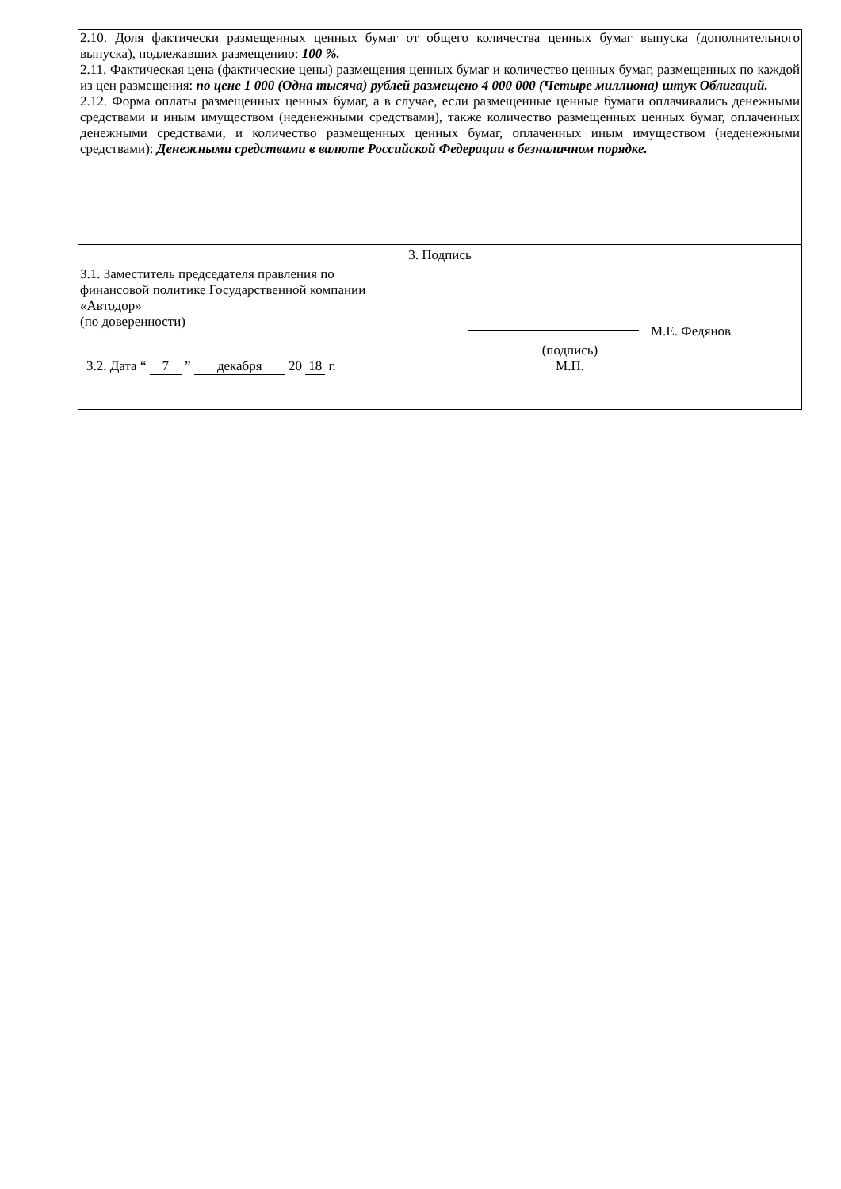| 2.10. Доля фактически размещенных ценных бумаг от общего количества ценных бумаг выпуска (дополнительного выпуска), подлежавших размещению: 100 %. 2.11. Фактическая цена (фактические цены) размещения ценных бумаг и количество ценных бумаг, размещенных по каждой из цен размещения: по цене 1 000 (Одна тысяча) рублей размещено 4 000 000 (Четыре миллиона) штук Облигаций. 2.12. Форма оплаты размещенных ценных бумаг, а в случае, если размещенные ценные бумаги оплачивались денежными средствами и иным имуществом (неденежными средствами), также количество размещенных ценных бумаг, оплаченных денежными средствами, и количество размещенных ценных бумаг, оплаченных иным имуществом (неденежными средствами): Денежными средствами в валюте Российской Федерации в безналичном порядке. |
| 3. Подпись |
| 3.1. Заместитель председателя правления по финансовой политике Государственной компании «Автодор» (по доверенности) М.Е. Федянов 3.2. Дата “ 7 ” декабря 20 18 г. (подпись) М.П. |